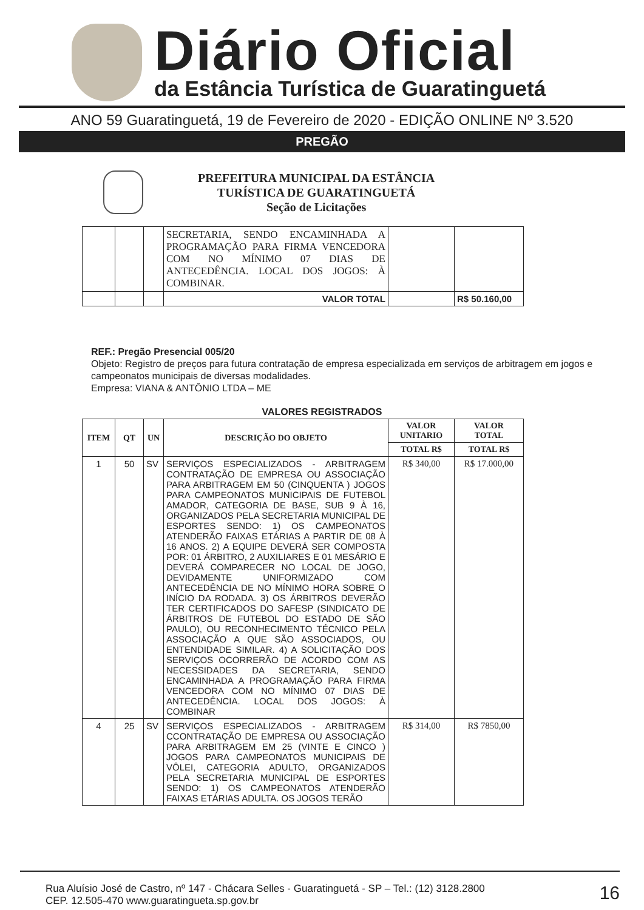Diário Oficial
da Estância Turística de Guaratinguetá
ANO 59 Guaratinguetá, 19 de Fevereiro de 2020 - EDIÇÃO ONLINE Nº 3.520
PREGÃO
PREFEITURA MUNICIPAL DA ESTÂNCIA
TURÍSTICA DE GUARATINGUETÁ
Seção de Licitações
| | | | SECRETARIA, SENDO ENCAMINHADA A PROGRAMAÇÃO PARA FIRMA VENCEDORA COM NO MÍNIMO 07 DIAS DE ANTECEDÊNCIA. LOCAL DOS JOGOS: À COMBINAR. | | |
| | | | VALOR TOTAL | | R$ 50.160,00 |
REF.: Pregão Presencial 005/20
Objeto: Registro de preços para futura contratação de empresa especializada em serviços de arbitragem em jogos e campeonatos municipais de diversas modalidades.
Empresa: VIANA & ANTÔNIO LTDA – ME
VALORES REGISTRADOS
| ITEM | QT | UN | DESCRIÇÃO DO OBJETO | VALOR UNITARIO | VALOR TOTAL |
| --- | --- | --- | --- | --- | --- |
| | | | | TOTAL R$ | TOTAL R$ |
| 1 | 50 | SV | SERVIÇOS ESPECIALIZADOS - ARBITRAGEM CONTRATAÇÃO DE EMPRESA OU ASSOCIAÇÃO PARA ARBITRAGEM EM 50 (CINQUENTA ) JOGOS PARA CAMPEONATOS MUNICIPAIS DE FUTEBOL AMADOR, CATEGORIA DE BASE, SUB 9 À 16, ORGANIZADOS PELA SECRETARIA MUNICIPAL DE ESPORTES SENDO: 1) OS CAMPEONATOS ATENDERÃO FAIXAS ETÁRIAS A PARTIR DE 08 À 16 ANOS. 2) A EQUIPE DEVERÁ SER COMPOSTA POR: 01 ÁRBITRO, 2 AUXILIARES E 01 MESÁRIO E DEVERÁ COMPARECER NO LOCAL DE JOGO, DEVIDAMENTE UNIFORMIZADO COM ANTECEDÊNCIA DE NO MÍNIMO HORA SOBRE O INÍCIO DA RODADA. 3) OS ÁRBITROS DEVERÃO TER CERTIFICADOS DO SAFESP (SINDICATO DE ÁRBITROS DE FUTEBOL DO ESTADO DE SÃO PAULO), OU RECONHECIMENTO TÉCNICO PELA ASSOCIAÇÃO A QUE SÃO ASSOCIADOS, OU ENTENDIDADE SIMILAR. 4) A SOLICITAÇÃO DOS SERVIÇOS OCORRERÃO DE ACORDO COM AS NECESSIDADES DA SECRETARIA, SENDO ENCAMINHADA A PROGRAMAÇÃO PARA FIRMA VENCEDORA COM NO MÍNIMO 07 DIAS DE ANTECEDÊNCIA. LOCAL DOS JOGOS: À COMBINAR | R$ 340,00 | R$ 17.000,00 |
| 4 | 25 | SV | SERVIÇOS ESPECIALIZADOS - ARBITRAGEM CCONTRATAÇÃO DE EMPRESA OU ASSOCIAÇÃO PARA ARBITRAGEM EM 25 (VINTE E CINCO ) JOGOS PARA CAMPEONATOS MUNICIPAIS DE VÔLEI, CATEGORIA ADULTO, ORGANIZADOS PELA SECRETARIA MUNICIPAL DE ESPORTES SENDO: 1) OS CAMPEONATOS ATENDERÃO FAIXAS ETÁRIAS ADULTA. OS JOGOS TERÃO | R$ 314,00 | R$ 7850,00 |
Rua Aluísio José de Castro, nº 147 - Chácara Selles - Guaratinguetá - SP – Tel.: (12) 3128.2800
CEP. 12.505-470 www.guaratingueta.sp.gov.br
16